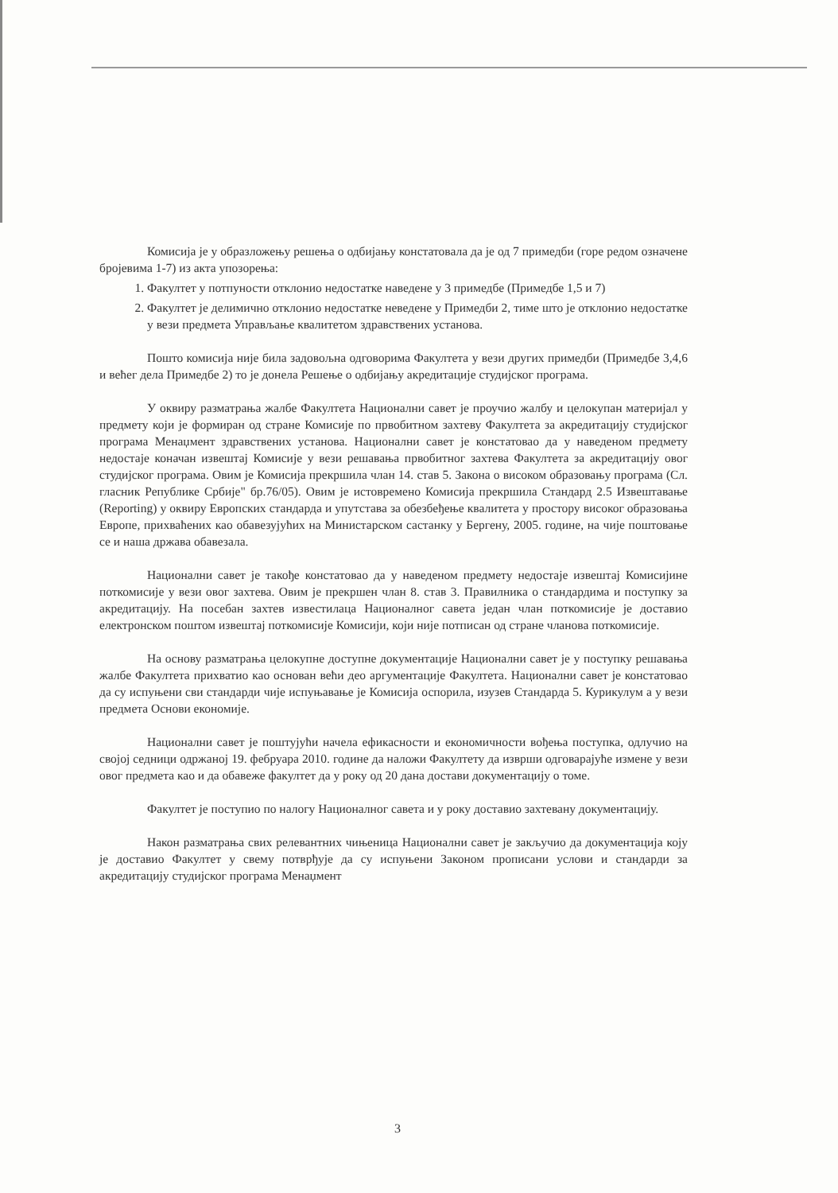Комисија је у образложењу решења о одбијању констатовала да је од 7 примедби (горе редом означене бројевима 1-7) из акта упозорења:
1. Факултет у потпуности отклонио недостатке наведене у 3 примедбе (Примедбе 1,5 и 7)
2. Факултет је делимично отклонио недостатке неведене у Примедби 2, тиме што је отклонио недостатке у вези предмета Управљање квалитетом здравствених установа.
Пошто комисија није била задовољна одговорима Факултета у вези других примедби (Примедбе 3,4,6 и већег дела Примедбе 2) то је донела Решење о одбијању акредитације студијског програма.
У оквиру разматрања жалбе Факултета Национални савет је проучио жалбу и целокупан материјал у предмету који је формиран од стране Комисије по првобитном захтеву Факултета за акредитацију студијског програма Менаџмент здравствених установа. Национални савет је констатовао да у наведеном предмету недостаје коначан извештај Комисије у вези решавања првобитног захтева Факултета за акредитацију овог студијског програма. Овим је Комисија прекршила члан 14. став 5. Закона о високом образовању програма (Сл. гласник Републике Србије" бр.76/05). Овим је истовремено Комисија прекршила Стандард 2.5 Извештавање (Reporting) у оквиру Европских стандарда и упутстава за обезбеђење квалитета у простору високог образовања Европе, прихваћених као обавезујућих на Министарском састанку у Бергену, 2005. године, на чије поштовање се и наша држава обавезала.
Национални савет је такође констатовао да у наведеном предмету недостаје извештај Комисијине поткомисије у вези овог захтева. Овим је прекршен члан 8. став 3. Правилника о стандардима и поступку за акредитацију. На посебан захтев известилаца Националног савета један члан поткомисије је доставио електронском поштом извештај поткомисије Комисији, који није потписан од стране чланова поткомисије.
На основу разматрања целокупне доступне документације Национални савет је у поступку решавања жалбе Факултета прихватио као основан већи део аргументације Факултета. Национални савет је констатовао да су испуњени сви стандарди чије испуњавање је Комисија оспорила, изузев Стандарда 5. Курикулум а у вези предмета Основи економије.
Национални савет је поштујући начела ефикасности и економичности вођења поступка, одлучио на својој седници одржаној 19. фебруара 2010. године да наложи Факултету да изврши одговарајуће измене у вези овог предмета као и да обавеже факултет да у року од 20 дана достави документацију о томе.
Факултет је поступио по налогу Националног савета и у року доставио захтевану документацију.
Након разматрања свих релевантних чињеница Национални савет је закључио да документација коју је доставио Факултет у свему потврђује да су испуњени Законом прописани услови и стандарди за акредитацију студијског програма Менаџмент
3